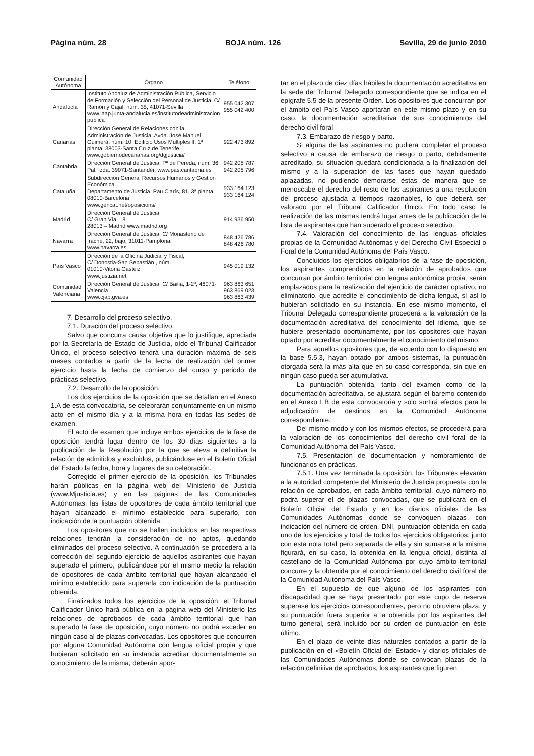Página núm. 28 BOJA núm. 126 Sevilla, 29 de junio 2010
| Comunidad Autónoma | Órgano | Teléfono |
| --- | --- | --- |
| Andalucía | Instituto Andaluz de Administración Pública, Servicio de Formación y Selección del Personal de Justicia, C/ Ramón y Cajal, núm. 35, 41071-Sevilla www.iaap.junta-andalucia.es/institutodeadministracion publica | 955 042 307 955 042 400 |
| Canarias | Dirección General de Relaciones con la Administración de Justicia, Avda. José Manuel Guimerá, núm. 10. Edificio Usos Múltiples II, 1ª planta. 38003-Santa Cruz de Tenerife. www.gobiernodecanarias.org/dgjusticia/ | 922 473 892 |
| Cantabria | Dirección General de Justicia, Pº de Pereda, núm. 36 Pal. Izda. 39071-Santander. www.pas.cantabria.es | 942 208 787 942 208 796 |
| Cataluña | Subdirección General Recursos Humanos y Gestión Económica. Departamento de Justicia. Pau Clarís, 81, 3ª planta 08010-Barcelona www.gencat.net/oposicions/ | 933 164 123 933 164 124 |
| Madrid | Dirección General de Justicia C/ Gran Vía, 18 28013 – Madrid www.madrid.org | 914 936 950 |
| Navarra | Dirección General de Justicia, C/ Monasterio de Irache, 22, bajo, 31011-Pamplona. www.navarra.es | 848 426 786 848 426 780 |
| País Vasco | Dirección de la Oficina Judicial y Fiscal, C/ Donostia-San Sebastián , núm. 1 01010-Vitoria Gastéiz www.justizia.net | 945 019 132 |
| Comunidad Valenciana | Dirección General de Justicia, C/ Bailia, 1-2º, 46071-Valencia www.cjap.gva.es | 963 863 651 963 869 023 963 863 439 |
7. Desarrollo del proceso selectivo.
7.1. Duración del proceso selectivo.
Salvo que concurra causa objetiva que lo justifique, apreciada por la Secretaría de Estado de Justicia, oído el Tribunal Calificador Único, el proceso selectivo tendrá una duración máxima de seis meses contados a partir de la fecha de realización del primer ejercicio hasta la fecha de comienzo del curso y periodo de prácticas selectivo.
7.2. Desarrollo de la oposición.
Los dos ejercicios de la oposición que se detallan en el Anexo 1.A de esta convocatoria, se celebrarán conjuntamente en un mismo acto en el mismo día y a la misma hora en todas las sedes de examen.
El acto de examen que incluye ambos ejercicios de la fase de oposición tendrá lugar dentro de los 30 días siguientes a la publicación de la Resolución por la que se eleva a definitiva la relación de admitidos y excluidos, publicándose en el Boletín Oficial del Estado la fecha, hora y lugares de su celebración.
Corregido el primer ejercicio de la oposición, los Tribunales harán públicas en la página web del Ministerio de Justicia (www.Mjusticia.es) y en las páginas de las Comunidades Autónomas, las listas de opositores de cada ámbito territorial que hayan alcanzado el mínimo establecido para superarlo, con indicación de la puntuación obtenida.
Los opositores que no se hallen incluidos en las respectivas relaciones tendrán la consideración de no aptos, quedando eliminados del proceso selectivo. A continuación se procederá a la corrección del segundo ejercicio de aquellos aspirantes que hayan superado el primero, publicándose por el mismo medio la relación de opositores de cada ámbito territorial que hayan alcanzado el mínimo establecido para superarla con indicación de la puntuación obtenida.
Finalizados todos los ejercicios de la oposición, el Tribunal Calificador Único hará pública en la página web del Ministerio las relaciones de aprobados de cada ámbito territorial que han superado la fase de oposición, cuyo número no podrá exceder en ningún caso al de plazas convocadas. Los opositores que concurren por alguna Comunidad Autónoma con lengua oficial propia y que hubieran solicitado en su instancia acreditar documentalmente su conocimiento de la misma, deberán apor-
tar en el plazo de diez días hábiles la documentación acreditativa en la sede del Tribunal Delegado correspondiente que se indica en el epígrafe 5.5 de la presente Orden. Los opositores que concurran por el ámbito del País Vasco aportarán en este mismo plazo y en su caso, la documentación acreditativa de sus conocimientos del derecho civil foral
7.3. Embarazo de riesgo y parto.
Si alguna de las aspirantes no pudiera completar el proceso selectivo a causa de embarazo de riesgo o parto, debidamente acreditado, su situación quedará condicionada a la finalización del mismo y a la superación de las fases que hayan quedado aplazadas, no pudiendo demorarse éstas de manera que se menoscabe el derecho del resto de los aspirantes a una resolución del proceso ajustada a tiempos razonables, lo que deberá ser valorado por el Tribunal Calificador Único. En todo caso la realización de las mismas tendrá lugar antes de la publicación de la lista de aspirantes que han superado el proceso selectivo.
7.4. Valoración del conocimiento de las lenguas oficiales propias de la Comunidad Autónomas y del Derecho Civil Especial o Foral de la Comunidad Autónoma del País Vasco.
Concluidos los ejercicios obligatorios de la fase de oposición, los aspirantes comprendidos en la relación de aprobados que concurran por ámbito territorial con lengua autonómica propia, serán emplazados para la realización del ejercicio de carácter optativo, no eliminatorio, que acredite el conocimiento de dicha lengua, si así lo hubieran solicitado en su instancia. En ese mismo momento, el Tribunal Delegado correspondiente procederá a la valoración de la documentación acreditativa del conocimiento del idioma, que se hubiere presentado oportunamente, por los opositores que hayan optado por acreditar documentalmente el conocimiento del mismo.
Para aquellos opositores que, de acuerdo con lo dispuesto en la base 5.5.3, hayan optado por ambos sistemas, la puntuación otorgada será la más alta que en su caso corresponda, sin que en ningún caso pueda ser acumulativa.
La puntuación obtenida, tanto del examen como de la documentación acreditativa, se ajustará según el baremo contenido en el Anexo I B de esta convocatoria y solo surtirá efectos para la adjudicación de destinos en la Comunidad Autónoma correspondiente.
Del mismo modo y con los mismos efectos, se procederá para la valoración de los conocimientos del derecho civil foral de la Comunidad Autónoma del País Vasco.
7.5. Presentación de documentación y nombramiento de funcionarios en prácticas.
7.5.1. Una vez terminada la oposición, los Tribunales elevarán a la autoridad competente del Ministerio de Justicia propuesta con la relación de aprobados, en cada ámbito territorial, cuyo número no podrá superar el de plazas convocadas, que se publicará en el Boletín Oficial del Estado y en los diarios oficiales de las Comunidades Autónomas donde se convoquen plazas, con indicación del número de orden, DNI, puntuación obtenida en cada uno de los ejercicios y total de todos los ejercicios obligatorios; junto con esta nota total pero separada de ella y sin sumarse a la misma figurará, en su caso, la obtenida en la lengua oficial, distinta al castellano de la Comunidad Autónoma por cuyo ámbito territorial concurre y la obtenida por el conocimiento del derecho civil foral de la Comunidad Autónoma del País Vasco.
En el supuesto de que alguno de los aspirantes con discapacidad que se haya presentado por este cupo de reserva superase los ejercicios correspondientes, pero no obtuviera plaza, y su puntuación fuera superior a la obtenida por los aspirantes del turno general, será incluido por su orden de puntuación en éste último.
En el plazo de veinte días naturales contados a partir de la publicación en el «Boletín Oficial del Estado» y diarios oficiales de las Comunidades Autónomas donde se convocan plazas de la relación definitiva de aprobados, los aspirantes que figuren